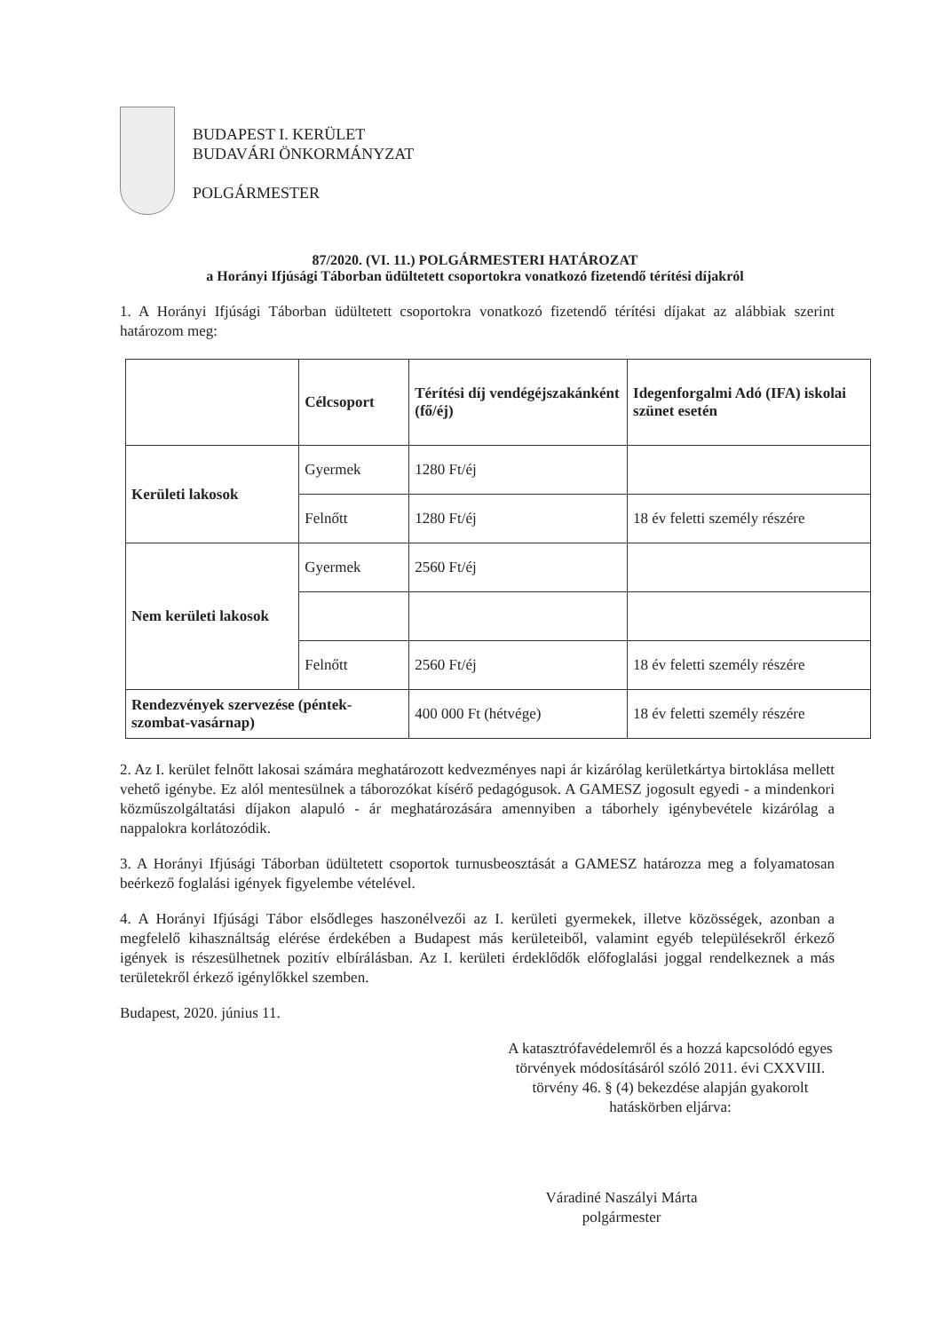BUDAPEST I. KERÜLET
BUDAVÁRI ÖNKORMÁNYZAT
POLGÁRMESTER
87/2020. (VI. 11.) POLGÁRMESTERI HATÁROZAT
a Horányi Ifjúsági Táborban üdültetett csoportokra vonatkozó fizetendő térítési díjakról
1. A Horányi Ifjúsági Táborban üdültetett csoportokra vonatkozó fizetendő térítési díjakat az alábbiak szerint határozom meg:
| | Célcsoport | Térítési díj vendégéjszakánként (fő/éj) | Idegenforgalmi Adó (IFA) iskolai szünet esetén |
| --- | --- | --- | --- |
| Kerületi lakosok | Gyermek | 1280 Ft/éj | |
| | Felnőtt | 1280 Ft/éj | 18 év feletti személy részére |
| Nem kerületi lakosok | Gyermek | 2560 Ft/éj | |
| | Felnőtt | 2560 Ft/éj | 18 év feletti személy részére |
| Rendezvények szervezése (péntek-szombat-vasárnap) | | 400 000 Ft (hétvége) | 18 év feletti személy részére |
2. Az I. kerület felnőtt lakosai számára meghatározott kedvezményes napi ár kizárólag kerületkártya birtoklása mellett vehető igénybe. Ez alól mentesülnek a táborozókat kísérő pedagógusok. A GAMESZ jogosult egyedi - a mindenkori közműszolgáltatási díjakon alapuló - ár meghatározására amennyiben a táborhely igénybevétele kizárólag a nappalokra korlátozódik.
3. A Horányi Ifjúsági Táborban üdültetett csoportok turnusbeosztását a GAMESZ határozza meg a folyamatosan beérkező foglalási igények figyelembe vételével.
4. A Horányi Ifjúsági Tábor elsődleges haszonélvezői az I. kerületi gyermekek, illetve közösségek, azonban a megfelelő kihasználtság elérése érdekében a Budapest más kerületeiből, valamint egyéb településekről érkező igények is részesülhetnek pozitív elbírálásban. Az I. kerületi érdeklődők előfoglalási joggal rendelkeznek a más területekről érkező igénylőkkel szemben.
Budapest, 2020. június 11.
A katasztrófavédelemről és a hozzá kapcsolódó egyes törvények módosításáról szóló 2011. évi CXXVIII. törvény 46. § (4) bekezdése alapján gyakorolt hatáskörben eljárva:
Váradiné Naszályi Márta
polgármester